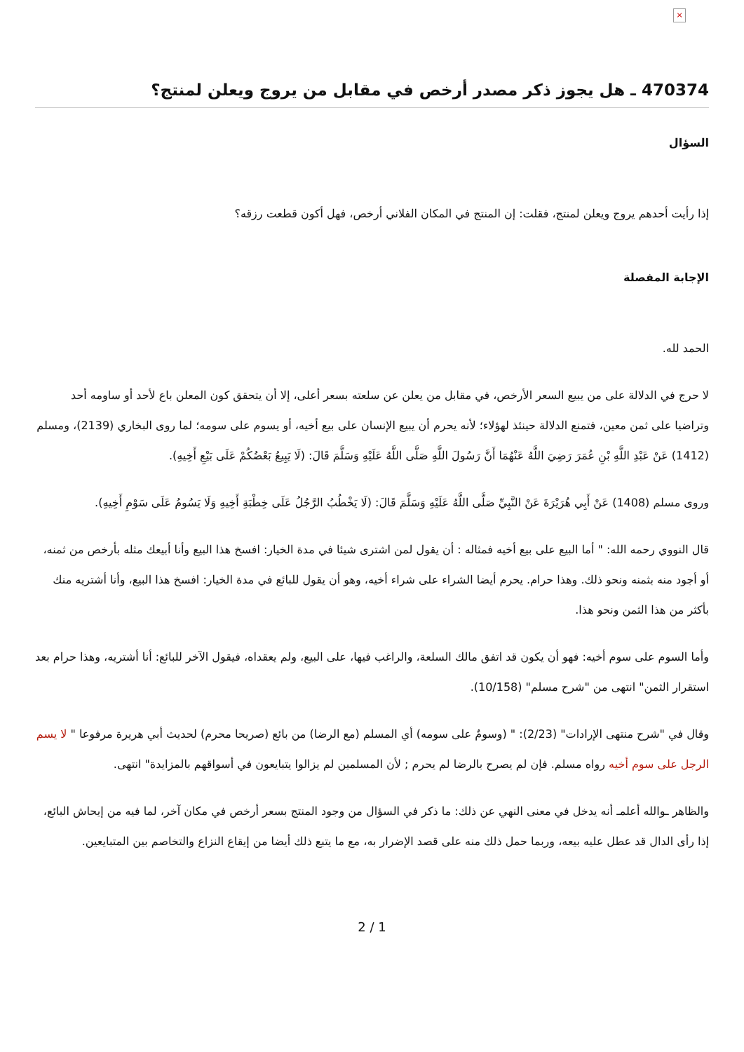×
470374 ـ هل يجوز ذكر مصدر أرخص في مقابل من يروج ويعلن لمنتج؟
السؤال
إذا رأيت أحدهم يروج ويعلن لمنتج، فقلت: إن المنتج في المكان الفلاني أرخص، فهل أكون قطعت رزقه؟
الإجابة المفصلة
الحمد لله.
لا حرج في الدلالة على من يبيع السعر الأرخص، في مقابل من يعلن عن سلعته بسعر أعلى، إلا أن يتحقق كون المعلن باع لأحد أو ساومه أحد وتراضيا على ثمن معين، فتمنع الدلالة حينئذ لهؤلاء؛ لأنه يحرم أن يبيع الإنسان على بيع أخيه، أو يسوم على سومه؛ لما روى البخاري (2139)، ومسلم (1412) عَنْ عَبْدِ اللَّهِ بْنِ عُمَرَ رَضِيَ اللَّهُ عَنْهُمَا أَنَّ رَسُولَ اللَّهِ صَلَّى اللَّهُ عَلَيْهِ وَسَلَّمَ قَالَ: (لَا يَبِيعُ بَعْضُكُمْ عَلَى بَيْعِ أَخِيهِ).
وروى مسلم (1408) عَنْ أَبِي هُرَيْرَةَ عَنْ النَّبِيِّ صَلَّى اللَّهُ عَلَيْهِ وَسَلَّمَ قَالَ: (لَا يَخْطُبُ الرَّجُلُ عَلَى خِطْبَةِ أَخِيهِ وَلَا يَسُومُ عَلَى سَوْمِ أَخِيهِ).
قال النووي رحمه الله: " أما البيع على بيع أخيه فمثاله : أن يقول لمن اشترى شيئا في مدة الخيار: افسخ هذا البيع وأنا أبيعك مثله بأرخص من ثمنه، أو أجود منه بثمنه ونحو ذلك. وهذا حرام. يحرم أيضا الشراء على شراء أخيه، وهو أن يقول للبائع في مدة الخيار: افسخ هذا البيع، وأنا أشتريه منك بأكثر من هذا الثمن ونحو هذا.
وأما السوم على سوم أخيه: فهو أن يكون قد اتفق مالك السلعة، والراغب فيها، على البيع، ولم يعقداه، فيقول الآخر للبائع: أنا أشتريه، وهذا حرام بعد استقرار الثمن" انتهى من "شرح مسلم" (10/158).
وقال في "شرح منتهى الإرادات" (2/23): " (وسومٌ على سومه) أي المسلم (مع الرضا) من بائع (صريحا محرم) لحديث أبي هريرة مرفوعا " لا يسم الرجل على سوم أخيه رواه مسلم. فإن لم يصرح بالرضا لم يحرم ; لأن المسلمين لم يزالوا يتبايعون في أسواقهم بالمزايدة" انتهى.
والظاهر ـوالله أعلمـ أنه يدخل في معنى النهي عن ذلك: ما ذكر في السؤال من وجود المنتج بسعر أرخص في مكان آخر، لما فيه من إيحاش البائع، إذا رأى الدال قد عطل عليه بيعه، وربما حمل ذلك منه على قصد الإضرار به، مع ما يتبع ذلك أيضا من إيقاع النزاع والتخاصم بين المتبايعين.
2 / 1